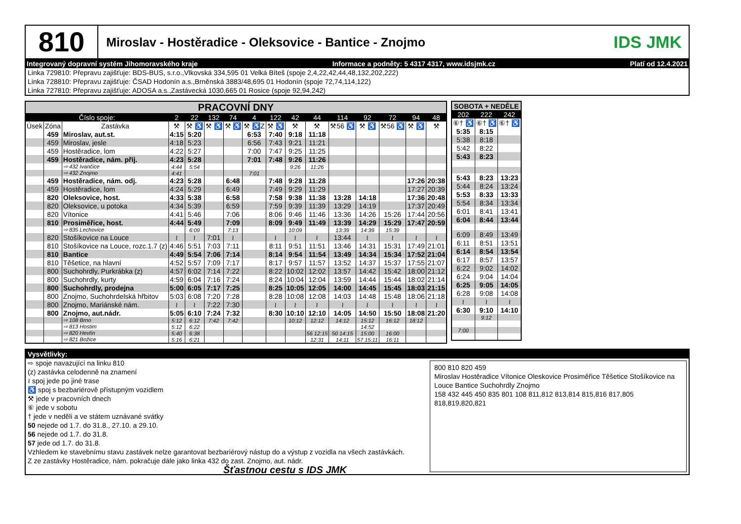810
Miroslav - Hostěradice - Oleksovice - Bantice - Znojmo
IDS JMK
Integrovaný dopravní systém Jihomoravského kraje Informace a podněty: 5 4317 4317, www.idsjmk.cz Platí od 12.4.2021
Linka 729810: Přepravu zajišťuje: BDS-BUS, s.r.o.,Vlkovská 334,595 01 Velká Bíteš (spoje 2,4,22,42,44,48,132,202,222)
Linka 728810: Přepravu zajišťuje: ČSAD Hodonín a.s.,Brněnská 3883/48,695 01 Hodonín (spoje 72,74,114,122)
Linka 727810: Přepravu zajišťuje: ADOSA a.s.,Zastávecká 1030,665 01 Rosice (spoje 92,94,242)
| PRACOVNÍ DNY | | | | | | | | | | | | | | | |
| --- | --- | --- | --- | --- | --- | --- | --- | --- | --- | --- | --- | --- | --- | --- | --- |
| Číslo spoje: | | | 2 | 22 | 132 | 74 | 4 | 122 | 42 | 44 | 114 | 92 | 72 | 94 | 48 |
| Úsek | Zóna | Zastávka | ⚒ | ⚒ ♿ | ⚒ ♿ | ⚒ ♿ | ⚒ ♿Z | ⚒ ♿ | ⚒ | ⚒ | ⚒56 ♿ | ⚒ ♿ | ⚒56 ♿ | ⚒ ♿ | ⚒ |
| | 459 | Miroslav, aut.st. | 4:15 | 5:20 | | | 6:53 | 7:40 | 9:18 | 11:18 | | | | | |
| | 459 | Miroslav, jesle | 4:18 | 5:23 | | | 6:56 | 7:43 | 9:21 | 11:21 | | | | | |
| | 459 | Hostěradice, lom | 4:22 | 5:27 | | | 7:00 | 7:47 | 9:25 | 11:25 | | | | | |
| | 459 | Hostěradice, nám. příj. | 4:23 | 5:28 | | | 7:01 | 7:48 | 9:26 | 11:26 | | | | | |
| | | ⇨ 432 Ivančice | 4:44 | 5:54 | | | | | 9:26 | 11:26 | | | | | |
| | | ⇨ 432 Znojmo | 4:41 | | | | 7:01 | | | | | | | | |
| | 459 | Hostěradice, nám. odj. | 4:23 | 5:28 | | 6:48 | | 7:48 | 9:28 | 11:28 | | | | 17:26 | 20:38 |
| | 459 | Hostěradice, lom | 4:24 | 5:29 | | 6:49 | | 7:49 | 9:29 | 11:29 | | | | 17:27 | 20:39 |
| | 820 | Oleksovice, host. | 4:33 | 5:38 | | 6:58 | | 7:58 | 9:38 | 11:38 | 13:28 | 14:18 | | 17:36 | 20:48 |
| | 820 | Oleksovice, u potoka | 4:34 | 5:39 | | 6:59 | | 7:59 | 9:39 | 11:39 | 13:29 | 14:19 | | 17:37 | 20:49 |
| | 820 | Vítonice | 4:41 | 5:46 | | 7:06 | | 8:06 | 9:46 | 11:46 | 13:36 | 14:26 | 15:26 | 17:44 | 20:56 |
| | 810 | Prosiměřice, host. | 4:44 | 5:49 | | 7:09 | | 8:09 | 9:49 | 11:49 | 13:39 | 14:29 | 15:29 | 17:47 | 20:59 |
| | | ⇨ 835 Lechovice | | 6:09 | | 7:13 | | | 10:09 | | 13:39 | 14:39 | 15:39 | | |
| | 820 | Stošíkovice na Louce | ≀ | ≀ | 7:01 | ≀ | | ≀ | ≀ | ≀ | 13:44 | ≀ | ≀ | ≀ | ≀ |
| | 810 | Stošíkovice na Louce, rozc.1.7 (z) | 4:46 | 5:51 | 7:03 | 7:11 | | 8:11 | 9:51 | 11:51 | 13:46 | 14:31 | 15:31 | 17:49 | 21:01 |
| | 810 | Bantice | 4:49 | 5:54 | 7:06 | 7:14 | | 8:14 | 9:54 | 11:54 | 13:49 | 14:34 | 15:34 | 17:52 | 21:04 |
| | 810 | Těšetice, na hlavní | 4:52 | 5:57 | 7:09 | 7:17 | | 8:17 | 9:57 | 11:57 | 13:52 | 14:37 | 15:37 | 17:55 | 21:07 |
| | 800 | Suchohrdly, Purkrábka (z) | 4:57 | 6:02 | 7:14 | 7:22 | | 8:22 | 10:02 | 12:02 | 13:57 | 14:42 | 15:42 | 18:00 | 21:12 |
| | 800 | Suchohrdly, kurty | 4:59 | 6:04 | 7:16 | 7:24 | | 8:24 | 10:04 | 12:04 | 13:59 | 14:44 | 15:44 | 18:02 | 21:14 |
| | 800 | Suchohrdly, prodejna | 5:00 | 6:05 | 7:17 | 7:25 | | 8:25 | 10:05 | 12:05 | 14:00 | 14:45 | 15:45 | 18:03 | 21:15 |
| | 800 | Znojmo, Suchohrdelská hřbitov | 5:03 | 6:08 | 7:20 | 7:28 | | 8:28 | 10:08 | 12:08 | 14:03 | 14:48 | 15:48 | 18:06 | 21:18 |
| | 800 | Znojmo, Mariánské nám. | ≀ | ≀ | 7:22 | 7:30 | | ≀ | ≀ | ≀ | ≀ | ≀ | ≀ | ≀ | ≀ |
| | 800 | Znojmo, aut.nádr. | 5:05 | 6:10 | 7:24 | 7:32 | | 8:30 | 10:10 | 12:10 | 14:05 | 14:50 | 15:50 | 18:08 | 21:20 |
| | | ⇨ 108 Brno | 5:12 | 6:12 | 7:42 | 7:42 | | | 10:12 | 12:12 | 14:12 | 15:12 | 16:12 | 18:12 | |
| | | ⇨ 813 Hostim | 5:12 | 6:22 | | | | | | | | 14:52 | | | |
| | | ⇨ 820 Hevlín | 5:40 | 6:38 | | | | | | 56 12:15 | 50 14:15 | 15:00 | 16:00 | | |
| | | ⇨ 821 Božice | 5:16 | 6:21 | | | | | | 12:31 | 14:11 | 57 15:11 | 16:11 | | |
| SOBOTA + NEDĚLE | | |
| --- | --- | --- |
| 202 | 222 | 242 |
| ⑥† ♿ | ⑥† ♿ | ⑥† ♿ |
| 5:35 | 8:15 | |
| 5:38 | 8:18 | |
| 5:42 | 8:22 | |
| 5:43 | 8:23 | |
| 5:43 | 8:23 | 13:23 |
| 5:44 | 8:24 | 13:24 |
| 5:53 | 8:33 | 13:33 |
| 5:54 | 8:34 | 13:34 |
| 6:01 | 8:41 | 13:41 |
| 6:04 | 8:44 | 13:44 |
| 6:09 | 8:49 | 13:49 |
| 6:11 | 8:51 | 13:51 |
| 6:14 | 8:54 | 13:54 |
| 6:17 | 8:57 | 13:57 |
| 6:22 | 9:02 | 14:02 |
| 6:24 | 9:04 | 14:04 |
| 6:25 | 9:05 | 14:05 |
| 6:28 | 9:08 | 14:08 |
| ≀ | ≀ | ≀ |
| 6:30 | 9:10 | 14:10 |
| | 9:12 | |
| 7:00 | | |
Vysvětlivky:
⇨ spoje navazující na linku 810
(z) zastávka celodenně na znamení
≀ spoj jede po jiné trase
♿ spoj s bezbariérově přístupným vozidlem
⚒ jede v pracovních dnech
⑥ jede v sobotu
† jede v neděli a ve státem uznávané svátky
50 nejede od 1.7. do 31.8., 27.10. a 29.10.
56 nejede od 1.7. do 31.8.
57 jede od 1.7. do 31.8.
Vzhledem ke stavebnímu stavu zastávek nelze garantovat bezbariérový nástup do a výstup z vozidla na všech zastávkách.
Z ze zastávky Hostěradice, nám. pokračuje dále jako linka 432 do zast. Znojmo, aut. nádr.
Šťastnou cestu s IDS JMK
800 810 820 459
Miroslav Hostěradice Vítonice Oleskovice Prosiměřice Těšetice Stošíkovice na Louce Bantice Suchohrdly Znojmo
158 432 445 450 835 801 108 811,812 813,814 815,816 817,805 818,819,820,821